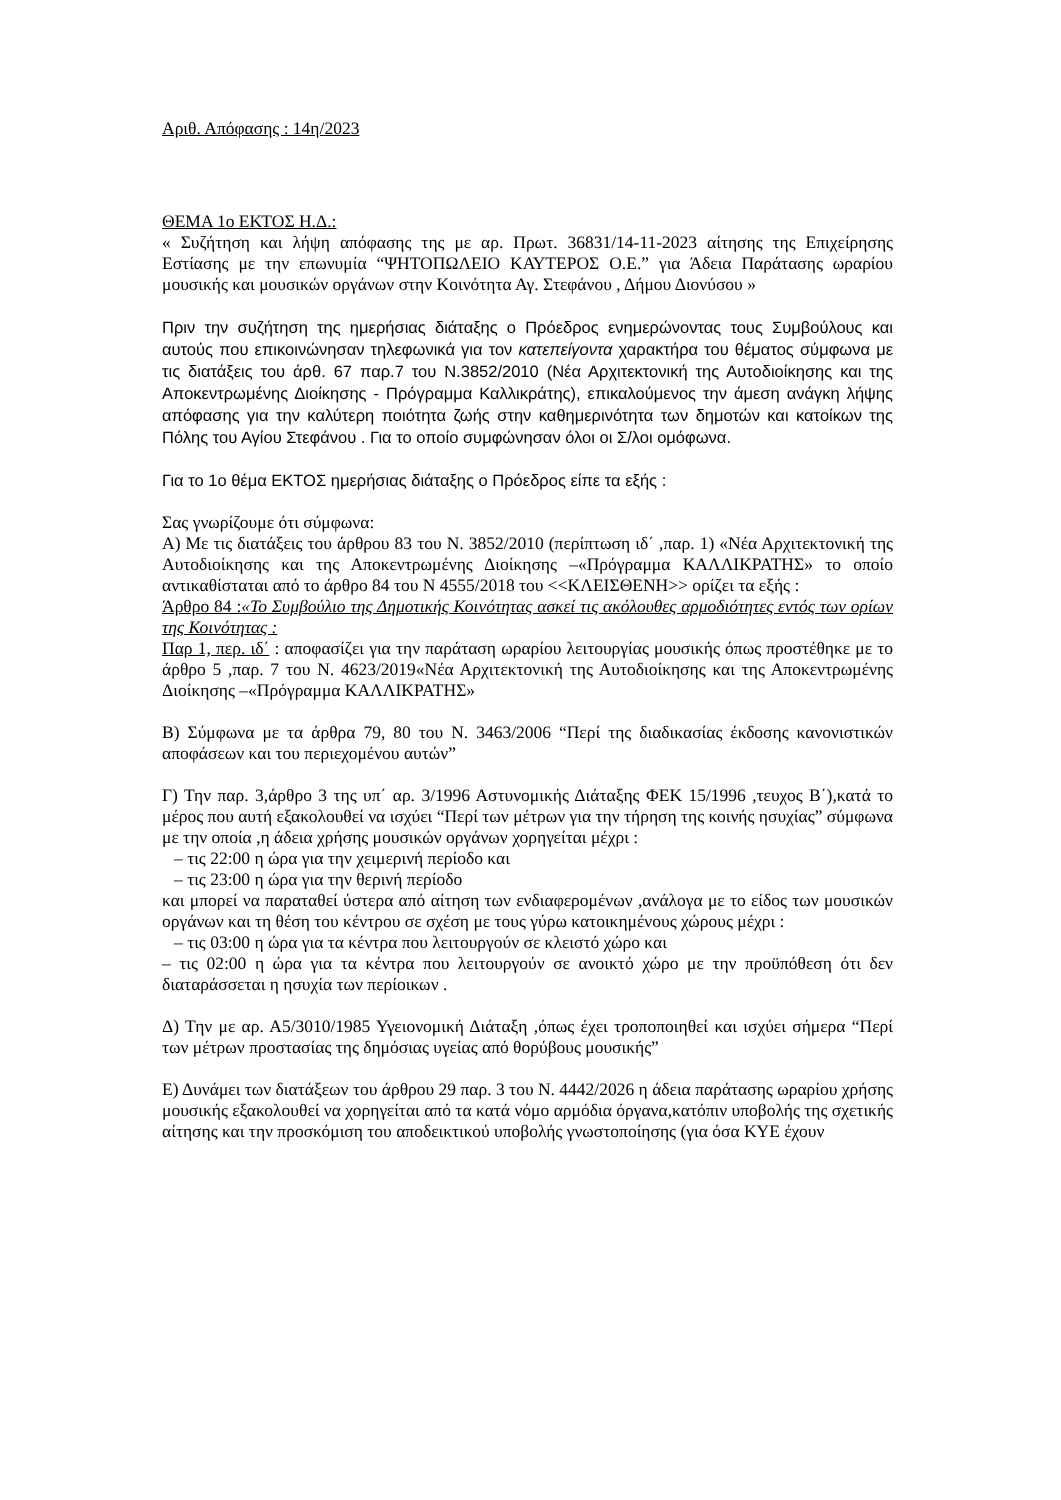Αριθ. Απόφασης : 14η/2023
ΘΕΜΑ 1ο ΕΚΤΟΣ Η.Δ.:
« Συζήτηση και λήψη απόφασης της με αρ. Πρωτ. 36831/14-11-2023 αίτησης της Επιχείρησης Εστίασης με την επωνυμία “ΨΗΤΟΠΩΛΕΙΟ ΚΑΥΤΕΡΟΣ Ο.Ε.” για Άδεια Παράτασης ωραρίου μουσικής και μουσικών οργάνων στην Κοινότητα Αγ. Στεφάνου , Δήμου Διονύσου »
Πριν την συζήτηση της ημερήσιας διάταξης ο Πρόεδρος ενημερώνοντας τους Συμβούλους και αυτούς που επικοινώνησαν τηλεφωνικά για τον κατεπείγοντα χαρακτήρα του θέματος σύμφωνα με τις διατάξεις του άρθ. 67 παρ.7 του Ν.3852/2010 (Νέα Αρχιτεκτονική της Αυτοδιοίκησης και της Αποκεντρωμένης Διοίκησης - Πρόγραμμα Καλλικράτης), επικαλούμενος την άμεση ανάγκη λήψης απόφασης για την καλύτερη ποιότητα ζωής στην καθημερινότητα των δημοτών και κατοίκων της Πόλης του Αγίου Στεφάνου . Για το οποίο συμφώνησαν όλοι οι Σ/λοι ομόφωνα.
Για το 1ο θέμα ΕΚΤΟΣ ημερήσιας διάταξης ο Πρόεδρος είπε τα εξής :
Σας γνωρίζουμε ότι σύμφωνα:
Α) Με τις διατάξεις του άρθρου 83 του Ν. 3852/2010 (περίπτωση ιδ΄ ,παρ. 1) «Νέα Αρχιτεκτονική της Αυτοδιοίκησης και της Αποκεντρωμένης Διοίκησης –«Πρόγραμμα ΚΑΛΛΙΚΡΑΤΗΣ» το οποίο αντικαθίσταται από το άρθρο 84 του Ν 4555/2018 του <<ΚΛΕΙΣΘΕΝΗ>> ορίζει τα εξής :
Άρθρο 84 :«Το Συμβούλιο της Δημοτικής Κοινότητας ασκεί τις ακόλουθες αρμοδιότητες εντός των ορίων της Κοινότητας :
Παρ 1, περ. ιδ΄ : αποφασίζει για την παράταση ωραρίου λειτουργίας μουσικής όπως προστέθηκε με το άρθρο 5 ,παρ. 7 του Ν. 4623/2019«Νέα Αρχιτεκτονική της Αυτοδιοίκησης και της Αποκεντρωμένης Διοίκησης –«Πρόγραμμα ΚΑΛΛΙΚΡΑΤΗΣ»
Β) Σύμφωνα με τα άρθρα 79, 80 του Ν. 3463/2006 “Περί της διαδικασίας έκδοσης κανονιστικών αποφάσεων και του περιεχομένου αυτών”
Γ) Την παρ. 3,άρθρο 3 της υπ΄ αρ. 3/1996 Αστυνομικής Διάταξης ΦΕΚ 15/1996 ,τευχος Β΄),κατά το μέρος που αυτή εξακολουθεί να ισχύει “Περί των μέτρων για την τήρηση της κοινής ησυχίας” σύμφωνα με την οποία ,η άδεια χρήσης μουσικών οργάνων χορηγείται μέχρι :
– τις 22:00 η ώρα για την χειμερινή περίοδο και
– τις 23:00 η ώρα για την θερινή περίοδο
και μπορεί να παραταθεί ύστερα από αίτηση των ενδιαφερομένων ,ανάλογα με το είδος των μουσικών οργάνων και τη θέση του κέντρου σε σχέση με τους γύρω κατοικημένους χώρους μέχρι :
– τις 03:00 η ώρα για τα κέντρα που λειτουργούν σε κλειστό χώρο και
– τις 02:00 η ώρα για τα κέντρα που λειτουργούν σε ανοικτό χώρο με την προϋπόθεση ότι δεν διαταράσσεται η ησυχία των περίοικων .
Δ) Την με αρ. Α5/3010/1985 Υγειονομική Διάταξη ,όπως έχει τροποποιηθεί και ισχύει σήμερα “Περί των μέτρων προστασίας της δημόσιας υγείας από θορύβους μουσικής”
Ε) Δυνάμει των διατάξεων του άρθρου 29 παρ. 3 του Ν. 4442/2026 η άδεια παράτασης ωραρίου χρήσης μουσικής εξακολουθεί να χορηγείται από τα κατά νόμο αρμόδια όργανα,κατόπιν υποβολής της σχετικής αίτησης και την προσκόμιση του αποδεικτικού υποβολής γνωστοποίησης (για όσα ΚΥΕ έχουν